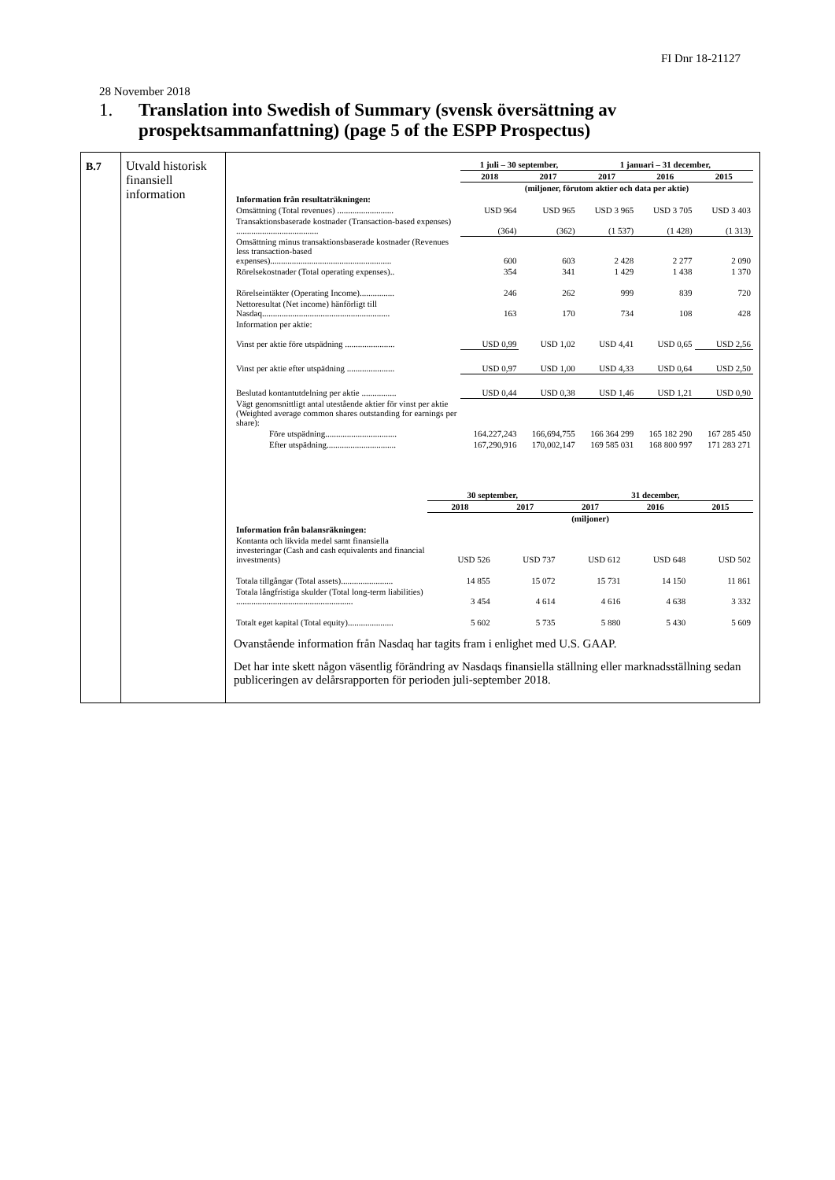FI Dnr 18-21127
28 November 2018
1. Translation into Swedish of Summary (svensk översättning av
prospektsammanfattning) (page 5 of the ESPP Prospectus)
| B.7 | Utvald historisk finansiell information | / / 1 juli – 30 september, / / 1 januari – 31 december, / / / / / 2018 / 2017 / 2017 / 2016 / 2015 / / / (miljoner, förutom aktier och data per aktie) / / / / / / Information från resultaträkningen: / / / / / / / Omsättning (Total revenues) .......................... / USD 964 / USD 965 / USD 3 965 / USD 3 705 / USD 3 403 / / Transaktionsbaserade kostnader (Transaction-based expenses) ...................................... / (364) / (362) / (1 537) / (1 428) / (1 313) / / Omsättning minus transaktionsbaserade kostnader (Revenues less transaction-based expenses)........................................................ / 600 / 603 / 2 428 / 2 277 / 2 090 / / Rörelsekostnader (Total operating expenses).. / 354 / 341 / 1 429 / 1 438 / 1 370 / / Rörelseintäkter (Operating Income)................ / 246 / 262 / 999 / 839 / 720 / / Nettoresultat (Net income) hänförligt till Nasdaq........................................................... / 163 / 170 / 734 / 108 / 428 / / Information per aktie: / / / / / / / Vinst per aktie före utspädning ....................... / USD 0,99 / USD 1,02 / USD 4,41 / USD 0,65 / USD 2,56 / / Vinst per aktie efter utspädning ...................... / USD 0,97 / USD 1,00 / USD 4,33 / USD 0,64 / USD 2,50 / / Beslutad kontantutdelning per aktie ................ / USD 0,44 / USD 0,38 / USD 1,46 / USD 1,21 / USD 0,90 / / Vägt genomsnittligt antal utestående aktier för vinst per aktie (Weighted average common shares outstanding for earnings per share): / / / / / / / Före utspädning................................. / 164.227,243 / 166,694,755 / 166 364 299 / 165 182 290 / 167 285 450 / / Efter utspädning................................ / 167,290,916 / 170,002,147 / 169 585 031 / 168 800 997 / 171 283 271 / / / 30 september, / / 31 december, / / / / / 2018 / 2017 / 2017 / 2016 / 2015 / / / (miljoner) / / / / / / Information från balansräkningen: / / / / / / / Kontanta och likvida medel samt finansiella investeringar (Cash and cash equivalents and financial investments) / USD 526 / USD 737 / USD 612 / USD 648 / USD 502 / / Totala tillgångar (Total assets)........................ / 14 855 / 15 072 / 15 731 / 14 150 / 11 861 / / Totala långfristiga skulder (Total long-term liabilities) ...................................................... / 3 454 / 4 614 / 4 616 / 4 638 / 3 332 / / Totalt eget kapital (Total equity)..................... / 5 602 / 5 735 / 5 880 / 5 430 / 5 609 / Ovanstående information från Nasdaq har tagits fram i enlighet med U.S. GAAP. Det har inte skett någon väsentlig förändring av Nasdaqs finansiella ställning eller marknadsställning sedan publiceringen av delårsrapporten för perioden juli-september 2018. |